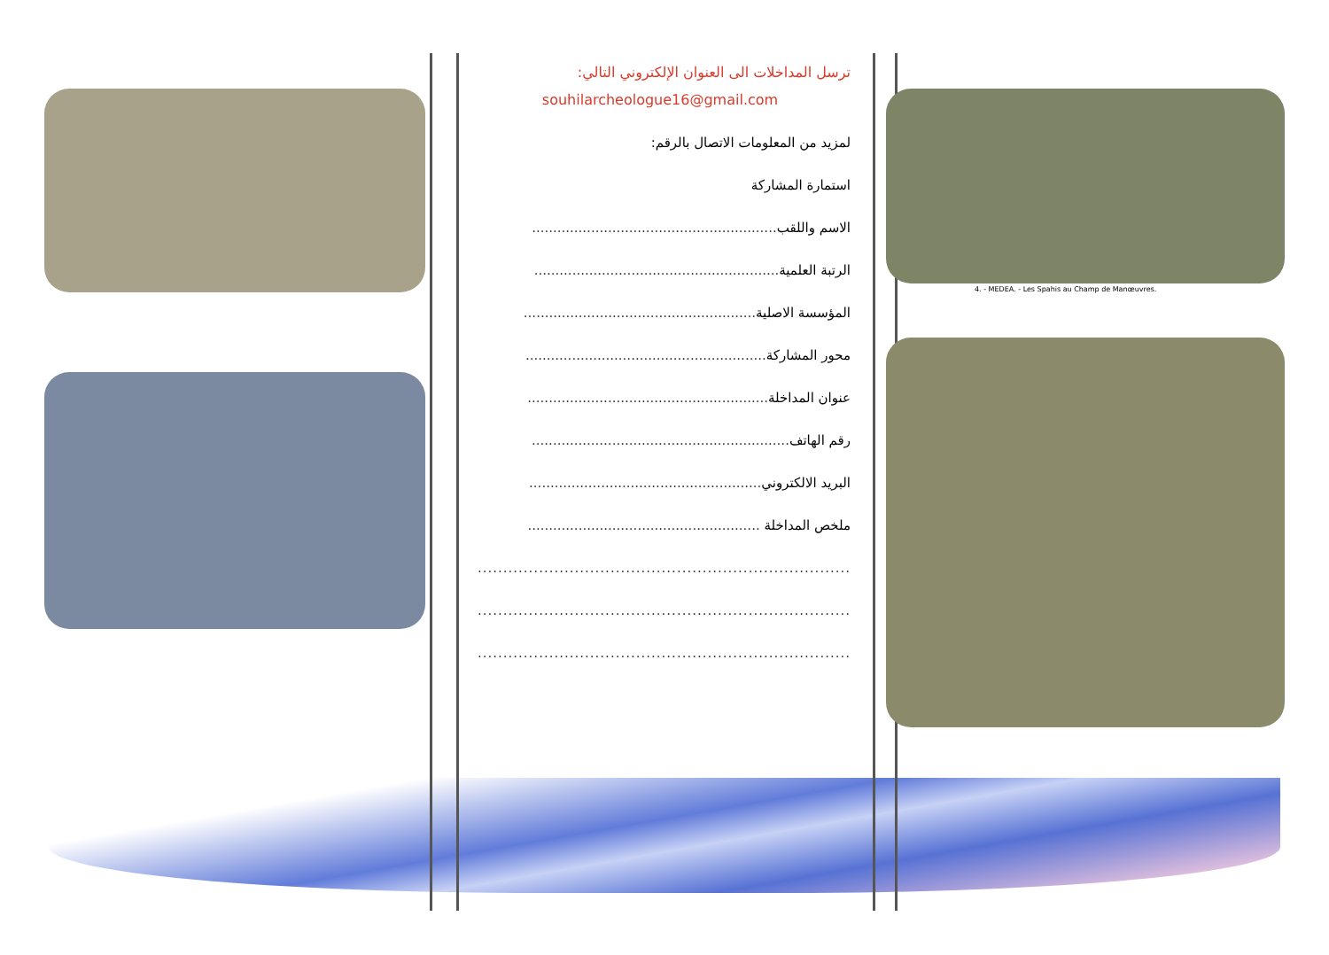ترسل المداخلات الى العنوان الإلكتروني التالي:
souhilarcheologue16@gmail.com
لمزيد من المعلومات الاتصال بالرقم:
استمارة المشاركة
الاسم واللقب..........................................................
الرتبة العلمية..........................................................
المؤسسة الاصلية.......................................................
محور المشاركة.........................................................
عنوان المداخلة.........................................................
رقم الهاتف.............................................................
البريد الالكتروني.......................................................
ملخص المداخلة .......................................................
.........................................................................
.........................................................................
.........................................................................
4. - MEDEA. - Les Spahis au Champ de Manœuvres.